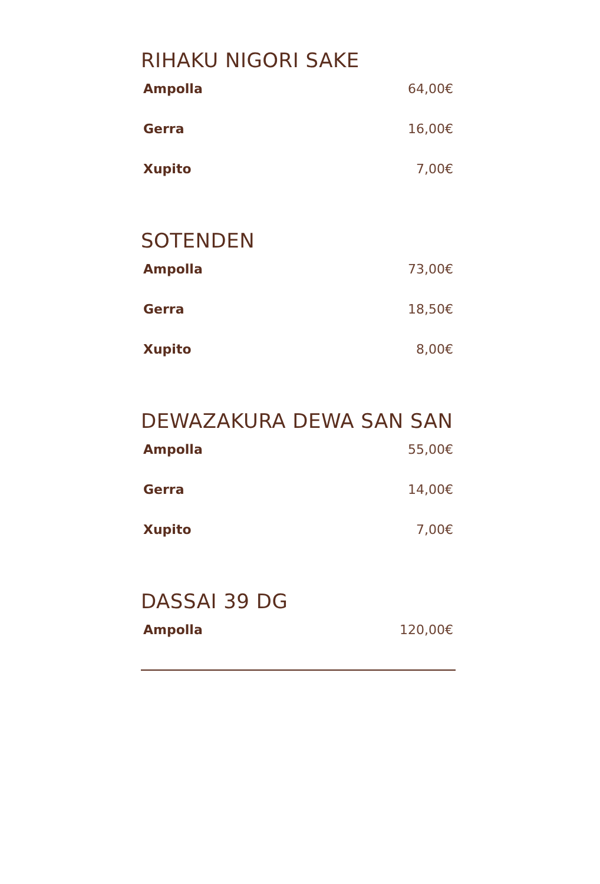RIHAKU NIGORI SAKE
Ampolla 64,00€
Gerra 16,00€
Xupito 7,00€
SOTENDEN
Ampolla 73,00€
Gerra 18,50€
Xupito 8,00€
DEWAZAKURA DEWA SAN SAN
Ampolla 55,00€
Gerra 14,00€
Xupito 7,00€
DASSAI 39 DG
Ampolla 120,00€